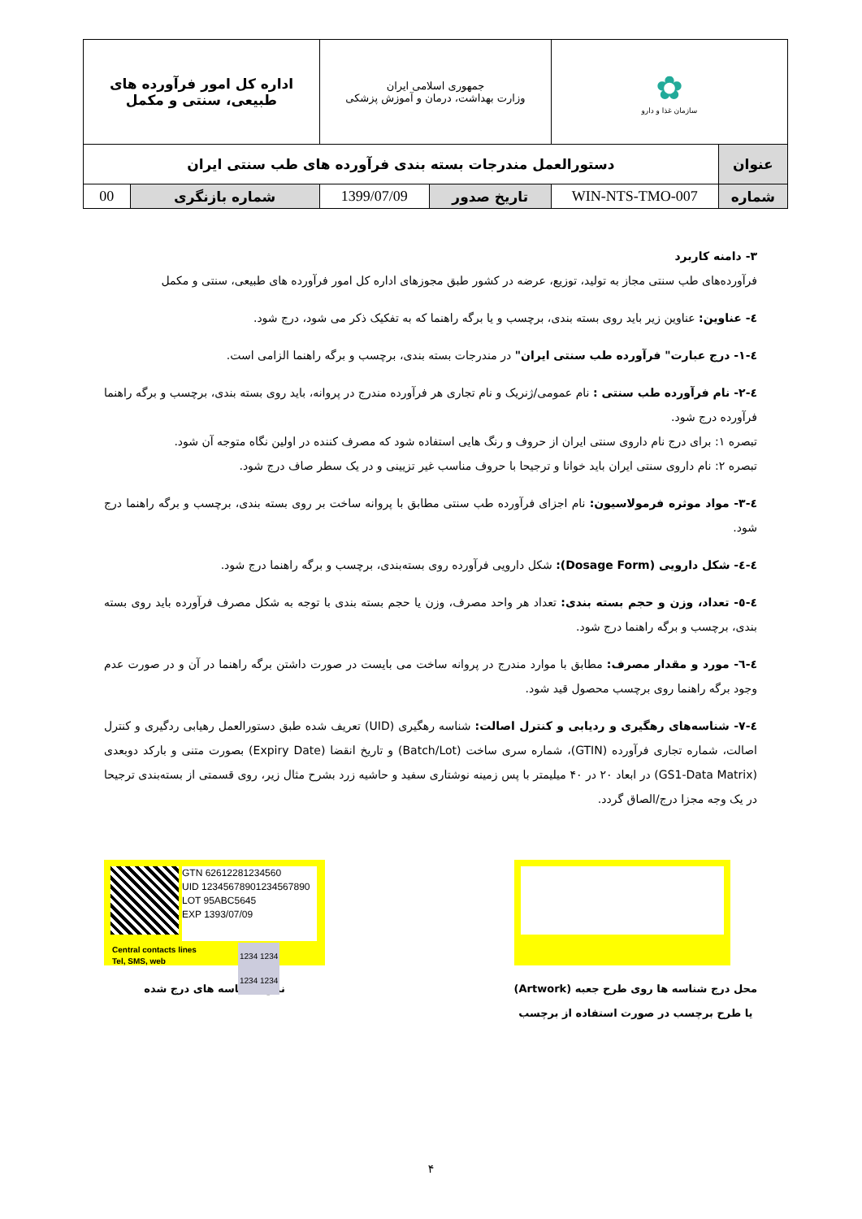| ✿ سازمان غذا و دارو | | جمهوری اسلامی ایران وزارت بهداشت، درمان و آموزش پزشکی | | اداره کل امور فرآورده های طبیعی، سنتی و مکمل | |
| عنوان | دستورالعمل مندرجات بسته بندی فرآورده های طب سنتی ایران | | | | |
| شماره | WIN-NTS-TMO-007 | تاریخ صدور | 1399/07/09 | شماره بازنگری | 00 |
۳- دامنه کاربرد
فرآورده‌های طب سنتی مجاز به تولید، توزیع، عرضه در کشور طبق مجوزهای اداره کل امور فرآورده های طبیعی، سنتی و مکمل
٤- عناوین: عناوین زیر باید روی بسته بندی، برچسب و یا برگه راهنما که به تفکیک ذکر می شود، درج شود.
٤-١- درج عبارت" فرآورده طب سنتی ایران" در مندرجات بسته بندی، برچسب و برگه راهنما الزامی است.
٤-٢- نام فرآورده طب سنتی : نام عمومی/ژنریک و نام تجاری هر فرآورده مندرج در پروانه، باید روی بسته بندی، برچسب و برگه راهنما فرآورده درج شود.
تبصره ۱: برای درج نام داروی سنتی ایران از حروف و رنگ هایی استفاده شود که مصرف کننده در اولین نگاه متوجه آن شود.
تبصره ۲: نام داروی سنتی ایران باید خوانا و ترجیحا با حروف مناسب غیر تزیینی و در یک سطر صاف درج شود.
٤-٣- مواد موثره فرمولاسیون: نام اجزای فرآورده طب سنتی مطابق با پروانه ساخت بر روی بسته بندی، برچسب و برگه راهنما درج شود.
٤-٤- شکل دارویی (Dosage Form): شکل دارویی فرآورده روی بسته‌بندی، برچسب و برگه راهنما درج شود.
٤-٥- تعداد، وزن و حجم بسته بندی: تعداد هر واحد مصرف، وزن یا حجم بسته بندی با توجه به شکل مصرف فرآورده باید روی بسته بندی، برچسب و برگه راهنما درج شود.
٤-٦- مورد و مقدار مصرف: مطابق با موارد مندرج در پروانه ساخت می بایست در صورت داشتن برگه راهنما در آن و در صورت عدم وجود برگه راهنما روی برچسب محصول قید شود.
٤-٧- شناسه‌های رهگیری و ردیابی و کنترل اصالت: شناسه رهگیری (UID) تعریف شده طبق دستورالعمل رهیابی ردگیری و کنترل اصالت، شماره تجاری فرآورده (GTIN)، شماره سری ساخت (Batch/Lot) و تاریخ انقضا (Expiry Date) بصورت متنی و بارکد دوبعدی (GS1-Data Matrix) در ابعاد ۲۰ در ۴۰ میلیمتر با پس زمینه نوشتاری سفید و حاشیه زرد بشرح مثال زیر، روی قسمتی از بسته‌بندی ترجیحا در یک وجه مجزا درج/الصاق گردد.
GTN 62612281234560
UID 12345678901234567890
LOT 95ABC5645
EXP 1393/07/09
Central contacts lines
Tel, SMS, web
1234 1234
1234 1234
نمونه شناسه های درج شده
محل درج شناسه ها روی طرح جعبه (Artwork)
یا طرح برچسب در صورت استفاده از برچسب
۴